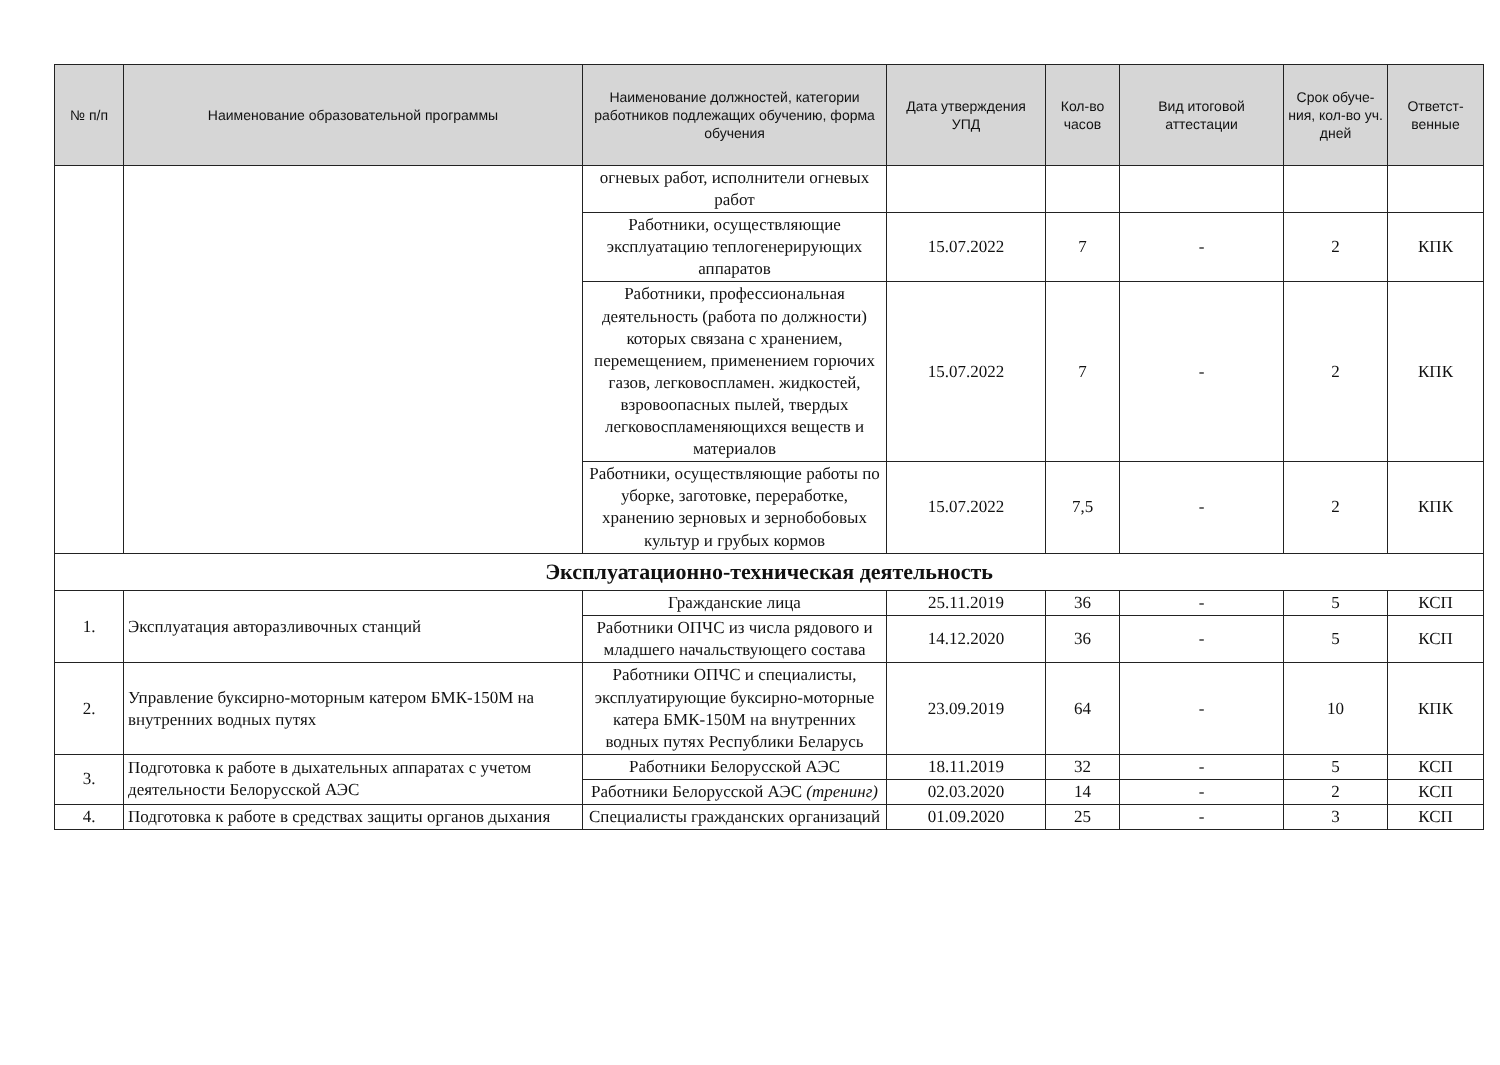| № п/п | Наименование образовательной программы | Наименование должностей, категории работников подлежащих обучению, форма обучения | Дата утверждения УПД | Кол-во часов | Вид итоговой аттестации | Срок обуче-ния, кол-во уч. дней | Ответст-венные |
| --- | --- | --- | --- | --- | --- | --- | --- |
| | | огневых работ, исполнители огневых работ | | | | | |
| | | Работники, осуществляющие эксплуатацию теплогенерирующих аппаратов | 15.07.2022 | 7 | - | 2 | КПК |
| | | Работники, профессиональная деятельность (работа по должности) которых связана с хранением, перемещением, применением горючих газов, легковоспламен. жидкостей, взровоопасных пылей, твердых легковоспламеняющихся веществ и материалов | 15.07.2022 | 7 | - | 2 | КПК |
| | | Работники, осуществляющие работы по уборке, заготовке, переработке, хранению зерновых и зернобобовых культур и грубых кормов | 15.07.2022 | 7,5 | - | 2 | КПК |
| Эксплуатационно-техническая деятельность | | | | | | | |
| 1. | Эксплуатация авторазливочных станций | Гражданские лица | 25.11.2019 | 36 | - | 5 | КСП |
| | | Работники ОПЧС из числа рядового и младшего начальствующего состава | 14.12.2020 | 36 | - | 5 | КСП |
| 2. | Управление буксирно-моторным катером БМК-150М на внутренних водных путях | Работники ОПЧС и специалисты, эксплуатирующие буксирно-моторные катера БМК-150М на внутренних водных путях Республики Беларусь | 23.09.2019 | 64 | - | 10 | КПК |
| 3. | Подготовка к работе в дыхательных аппаратах с учетом деятельности Белорусской АЭС | Работники Белорусской АЭС | 18.11.2019 | 32 | - | 5 | КСП |
| | | Работники Белорусской АЭС (тренинг) | 02.03.2020 | 14 | - | 2 | КСП |
| 4. | Подготовка к работе в средствах защиты органов дыхания | Специалисты гражданских организаций | 01.09.2020 | 25 | - | 3 | КСП |